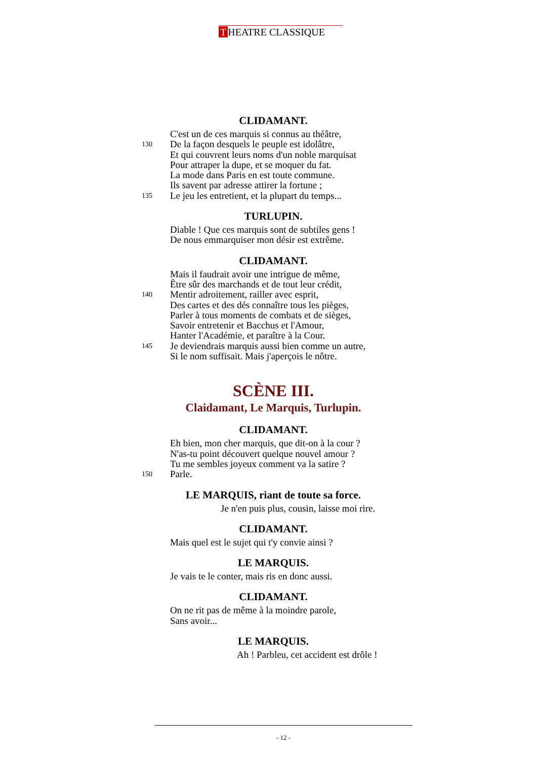T HEATRE CLASSIQUE
CLIDAMANT.
C'est un de ces marquis si connus au théâtre,
130 De la façon desquels le peuple est idolâtre,
Et qui couvrent leurs noms d'un noble marquisat
Pour attraper la dupe, et se moquer du fat.
La mode dans Paris en est toute commune.
Ils savent par adresse attirer la fortune ;
135 Le jeu les entretient, et la plupart du temps...
TURLUPIN.
Diable ! Que ces marquis sont de subtiles gens !
De nous emmarquiser mon désir est extrême.
CLIDAMANT.
Mais il faudrait avoir une intrigue de même,
Être sûr des marchands et de tout leur crédit,
140 Mentir adroitement, railler avec esprit,
Des cartes et des dés connaître tous les pièges,
Parler à tous moments de combats et de sièges,
Savoir entretenir et Bacchus et l'Amour,
Hanter l'Académie, et paraître à la Cour.
145 Je deviendrais marquis aussi bien comme un autre,
Si le nom suffisait. Mais j'aperçois le nôtre.
SCÈNE III.
Claidamant, Le Marquis, Turlupin.
CLIDAMANT.
Eh bien, mon cher marquis, que dit-on à la cour ?
N'as-tu point découvert quelque nouvel amour ?
Tu me sembles joyeux comment va la satire ?
150 Parle.
LE MARQUIS, riant de toute sa force.
Je n'en puis plus, cousin, laisse moi rire.
CLIDAMANT.
Mais quel est le sujet qui t'y convie ainsi ?
LE MARQUIS.
Je vais te le conter, mais ris en donc aussi.
CLIDAMANT.
On ne rit pas de même à la moindre parole,
Sans avoir...
LE MARQUIS.
Ah ! Parbleu, cet accident est drôle !
- 12 -